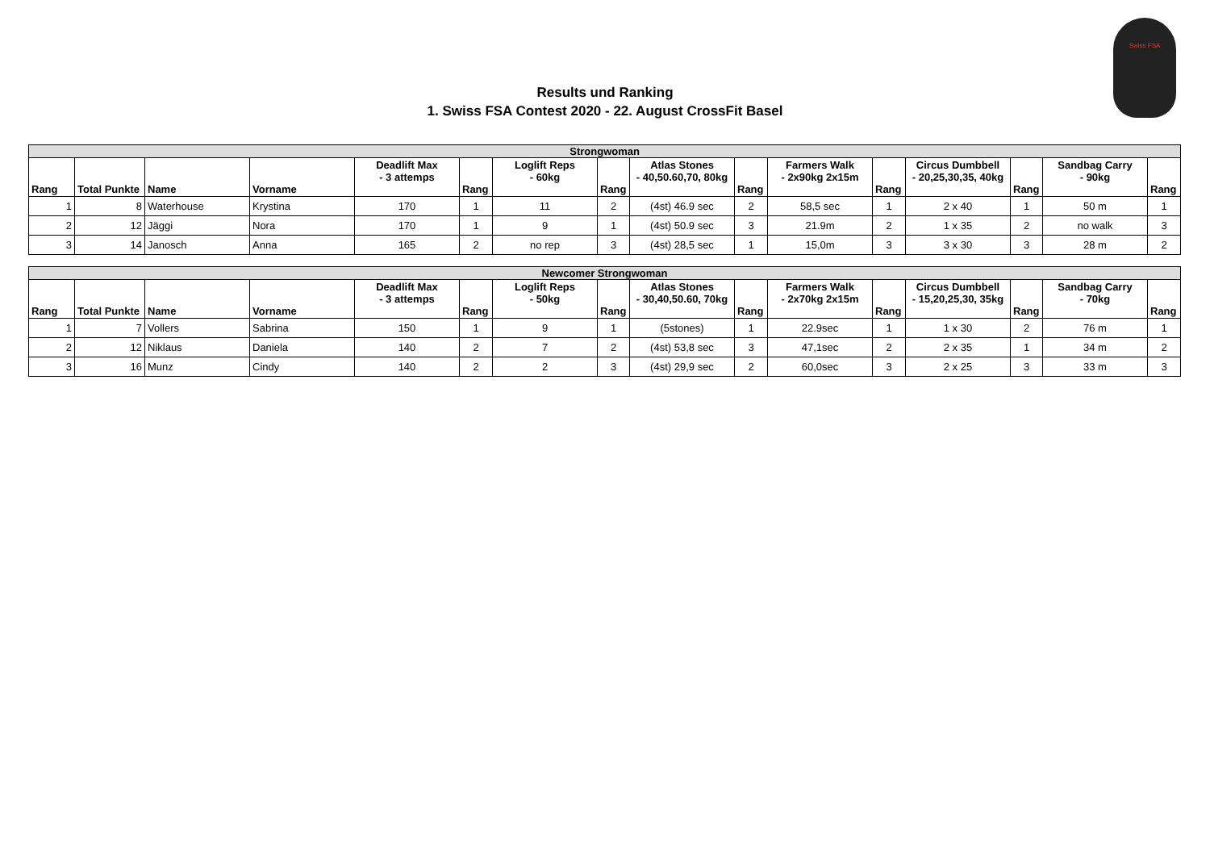Swiss FSA
Results und Ranking
1. Swiss FSA Contest 2020 - 22. August CrossFit Basel
| Strongwoman | | | | | | | | | | | | | | | |
| Rang | Total Punkte | Name | Vorname | Deadlift Max - 3 attemps | Rang | Loglift Reps - 60kg | Rang | Atlas Stones - 40,50.60,70, 80kg | Rang | Farmers Walk - 2x90kg 2x15m | Rang | Circus Dumbbell - 20,25,30,35, 40kg | Rang | Sandbag Carry - 90kg | Rang |
| 1 | 8 | Waterhouse | Krystina | 170 | 1 | 11 | 2 | (4st) 46.9 sec | 2 | 58,5 sec | 1 | 2 x 40 | 1 | 50 m | 1 |
| 2 | 12 | Jäggi | Nora | 170 | 1 | 9 | 1 | (4st) 50.9 sec | 3 | 21.9m | 2 | 1 x 35 | 2 | no walk | 3 |
| 3 | 14 | Janosch | Anna | 165 | 2 | no rep | 3 | (4st) 28,5 sec | 1 | 15,0m | 3 | 3 x 30 | 3 | 28 m | 2 |
| Newcomer Strongwoman | | | | | | | | | | | | | | | |
| Rang | Total Punkte | Name | Vorname | Deadlift Max - 3 attemps | Rang | Loglift Reps - 50kg | Rang | Atlas Stones - 30,40,50.60, 70kg | Rang | Farmers Walk - 2x70kg 2x15m | Rang | Circus Dumbbell - 15,20,25,30, 35kg | Rang | Sandbag Carry - 70kg | Rang |
| 1 | 7 | Vollers | Sabrina | 150 | 1 | 9 | 1 | (5stones) | 1 | 22.9sec | 1 | 1 x 30 | 2 | 76 m | 1 |
| 2 | 12 | Niklaus | Daniela | 140 | 2 | 7 | 2 | (4st) 53,8 sec | 3 | 47,1sec | 2 | 2 x 35 | 1 | 34 m | 2 |
| 3 | 16 | Munz | Cindy | 140 | 2 | 2 | 3 | (4st) 29,9 sec | 2 | 60,0sec | 3 | 2 x 25 | 3 | 33 m | 3 |